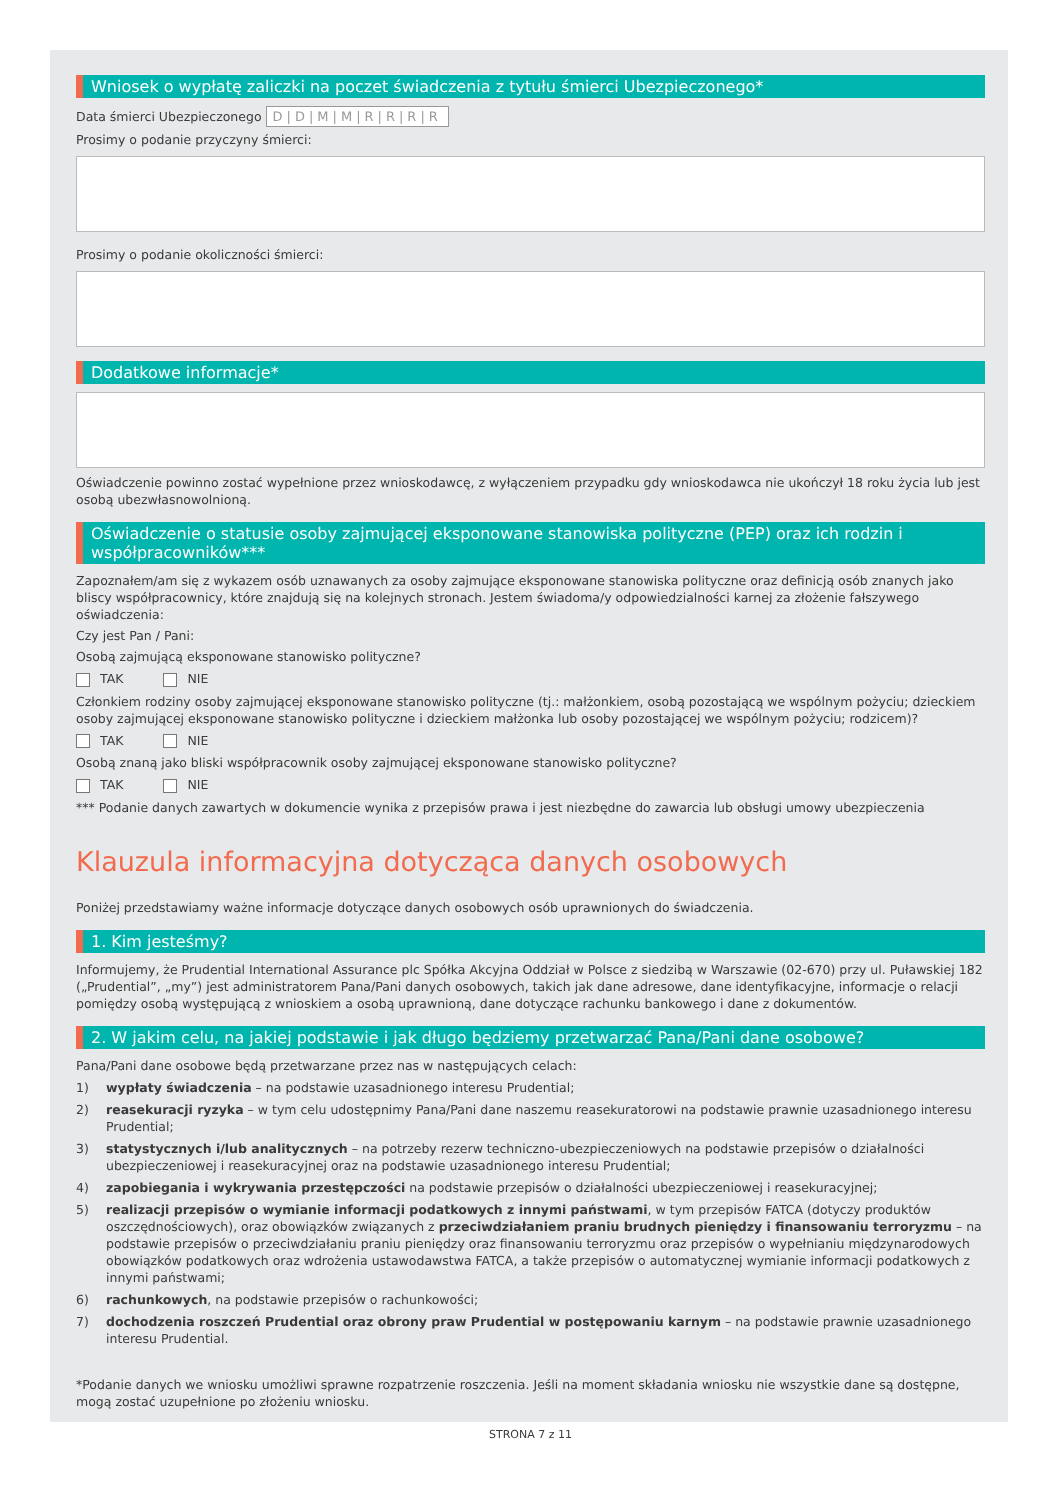Wniosek o wypłatę zaliczki na poczet świadczenia z tytułu śmierci Ubezpieczonego*
Data śmierci Ubezpieczonego D|D|M|M|R|R|R|R
Prosimy o podanie przyczyny śmierci:
Prosimy o podanie okoliczności śmierci:
Dodatkowe informacje*
Oświadczenie powinno zostać wypełnione przez wnioskodawcę, z wyłączeniem przypadku gdy wnioskodawca nie ukończył 18 roku życia lub jest osobą ubezwłasnowolnioną.
Oświadczenie o statusie osoby zajmującej eksponowane stanowiska polityczne (PEP) oraz ich rodzin i współpracowników***
Zapoznałem/am się z wykazem osób uznawanych za osoby zajmujące eksponowane stanowiska polityczne oraz definicją osób znanych jako bliscy współpracownicy, które znajdują się na kolejnych stronach. Jestem świadoma/y odpowiedzialności karnej za złożenie fałszywego oświadczenia:
Czy jest Pan / Pani:
Osobą zajmującą eksponowane stanowisko polityczne?
TAK NIE
Członkiem rodziny osoby zajmującej eksponowane stanowisko polityczne (tj.: małżonkiem, osobą pozostającą we wspólnym pożyciu; dzieckiem osoby zajmującej eksponowane stanowisko polityczne i dzieckiem małżonka lub osoby pozostającej we wspólnym pożyciu; rodzicem)?
TAK NIE
Osobą znaną jako bliski współpracownik osoby zajmującej eksponowane stanowisko polityczne?
TAK NIE
*** Podanie danych zawartych w dokumencie wynika z przepisów prawa i jest niezbędne do zawarcia lub obsługi umowy ubezpieczenia
Klauzula informacyjna dotycząca danych osobowych
Poniżej przedstawiamy ważne informacje dotyczące danych osobowych osób uprawnionych do świadczenia.
1. Kim jesteśmy?
Informujemy, że Prudential International Assurance plc Spółka Akcyjna Oddział w Polsce z siedzibą w Warszawie (02-670) przy ul. Puławskiej 182 („Prudential”, „my”) jest administratorem Pana/Pani danych osobowych, takich jak dane adresowe, dane identyfikacyjne, informacje o relacji pomiędzy osobą występującą z wnioskiem a osobą uprawnioną, dane dotyczące rachunku bankowego i dane z dokumentów.
2. W jakim celu, na jakiej podstawie i jak długo będziemy przetwarzać Pana/Pani dane osobowe?
Pana/Pani dane osobowe będą przetwarzane przez nas w następujących celach:
1) wypłaty świadczenia – na podstawie uzasadnionego interesu Prudential;
2) reasekuracji ryzyka – w tym celu udostępnimy Pana/Pani dane naszemu reasekuratorowi na podstawie prawnie uzasadnionego interesu Prudential;
3) statystycznych i/lub analitycznych – na potrzeby rezerw techniczno-ubezpieczeniowych na podstawie przepisów o działalności ubezpieczeniowej i reasekuracyjnej oraz na podstawie uzasadnionego interesu Prudential;
4) zapobiegania i wykrywania przestępczości na podstawie przepisów o działalności ubezpieczeniowej i reasekuracyjnej;
5) realizacji przepisów o wymianie informacji podatkowych z innymi państwami, w tym przepisów FATCA (dotyczy produktów oszczędnościowych), oraz obowiązków związanych z przeciwdziałaniem praniu brudnych pieniędzy i finansowaniu terroryzmu – na podstawie przepisów o przeciwdziałaniu praniu pieniędzy oraz finansowaniu terroryzmu oraz przepisów o wypełnianiu międzynarodowych obowiązków podatkowych oraz wdrożenia ustawodawstwa FATCA, a także przepisów o automatycznej wymianie informacji podatkowych z innymi państwami;
6) rachunkowych, na podstawie przepisów o rachunkowości;
7) dochodzenia roszczeń Prudential oraz obrony praw Prudential w postępowaniu karnym – na podstawie prawnie uzasadnionego interesu Prudential.
*Podanie danych we wniosku umożliwi sprawne rozpatrzenie roszczenia. Jeśli na moment składania wniosku nie wszystkie dane są dostępne, mogą zostać uzupełnione po złożeniu wniosku.
STRONA 7 z 11